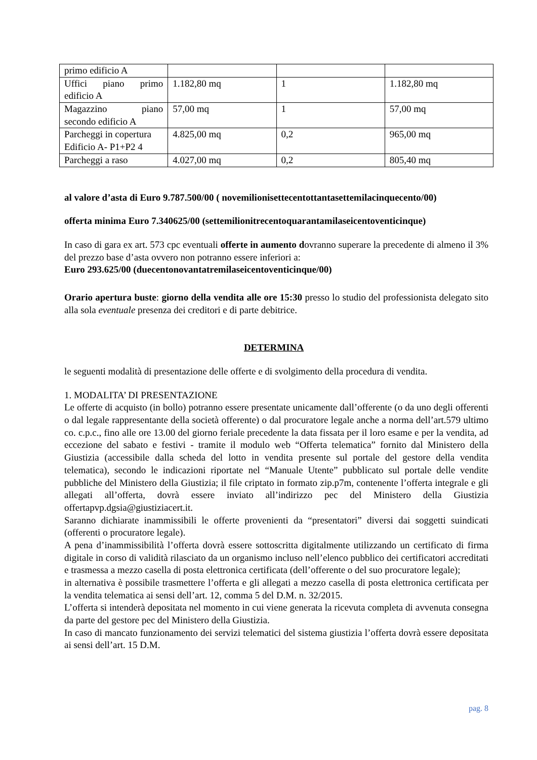| primo edificio A | | | |
| Uffici piano primo edificio A | 1.182,80 mq | 1 | 1.182,80 mq |
| Magazzino piano secondo edificio A | 57,00 mq | 1 | 57,00 mq |
| Parcheggi in copertura Edificio A- P1+P2 4 | 4.825,00 mq | 0,2 | 965,00 mq |
| Parcheggi a raso | 4.027,00 mq | 0,2 | 805,40 mq |
al valore d’asta di Euro 9.787.500/00 ( novemilionisettecentottantasettemilacinquecento/00)
offerta minima Euro 7.340625/00 (settemilionitrecentoquarantamilaseicentoventicinque)
In caso di gara ex art. 573 cpc eventuali offerte in aumento dovranno superare la precedente di almeno il 3% del prezzo base d’asta ovvero non potranno essere inferiori a:
Euro 293.625/00 (duecentonovantatremilaseicentoventicinque/00)
Orario apertura buste: giorno della vendita alle ore 15:30 presso lo studio del professionista delegato sito alla sola eventuale presenza dei creditori e di parte debitrice.
DETERMINA
le seguenti modalità di presentazione delle offerte e di svolgimento della procedura di vendita.
1. MODALITA’ DI PRESENTAZIONE
Le offerte di acquisto (in bollo) potranno essere presentate unicamente dall’offerente (o da uno degli offerenti o dal legale rappresentante della società offerente) o dal procuratore legale anche a norma dell’art.579 ultimo co. c.p.c., fino alle ore 13.00 del giorno feriale precedente la data fissata per il loro esame e per la vendita, ad eccezione del sabato e festivi - tramite il modulo web “Offerta telematica” fornito dal Ministero della Giustizia (accessibile dalla scheda del lotto in vendita presente sul portale del gestore della vendita telematica), secondo le indicazioni riportate nel “Manuale Utente” pubblicato sul portale delle vendite pubbliche del Ministero della Giustizia; il file criptato in formato zip.p7m, contenente l’offerta integrale e gli allegati all’offerta, dovrà essere inviato all’indirizzo pec del Ministero della Giustizia offertapvp.dgsia@giustiziacert.it.
Saranno dichiarate inammissibili le offerte provenienti da “presentatori” diversi dai soggetti suindicati (offerenti o procuratore legale).
A pena d’inammissibilità l’offerta dovrà essere sottoscritta digitalmente utilizzando un certificato di firma digitale in corso di validità rilasciato da un organismo incluso nell’elenco pubblico dei certificatori accreditati e trasmessa a mezzo casella di posta elettronica certificata (dell’offerente o del suo procuratore legale);
in alternativa è possibile trasmettere l’offerta e gli allegati a mezzo casella di posta elettronica certificata per la vendita telematica ai sensi dell’art. 12, comma 5 del D.M. n. 32/2015.
L’offerta si intenderà depositata nel momento in cui viene generata la ricevuta completa di avvenuta consegna da parte del gestore pec del Ministero della Giustizia.
In caso di mancato funzionamento dei servizi telematici del sistema giustizia l’offerta dovrà essere depositata ai sensi dell’art. 15 D.M.
pag. 8